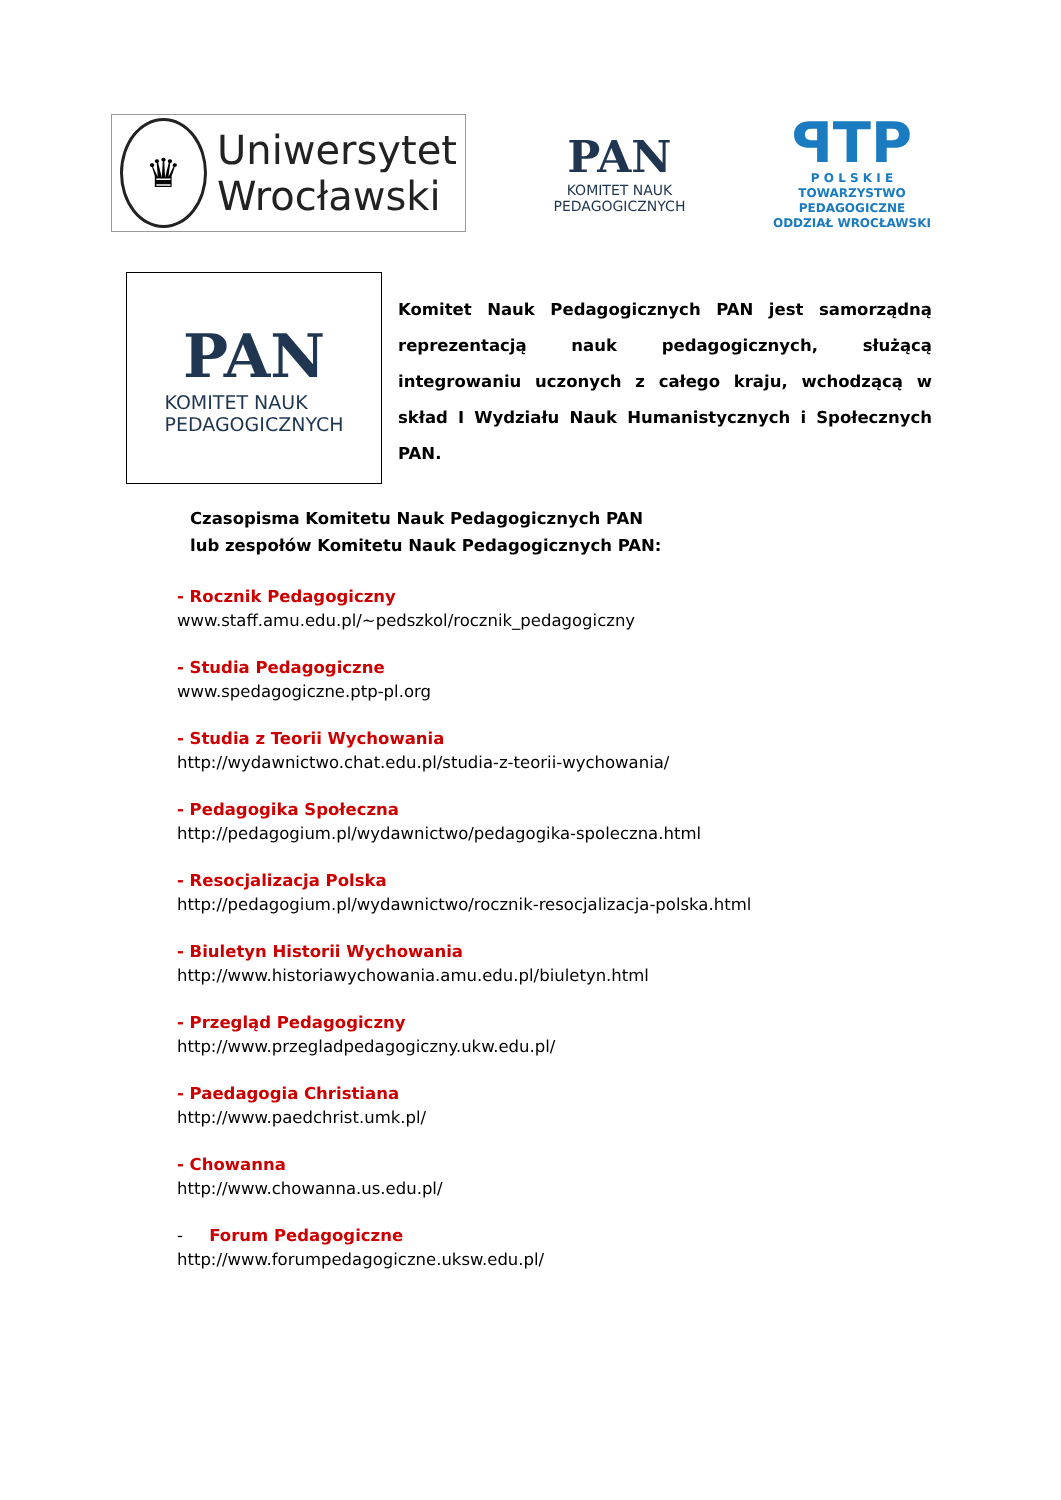♛
Uniwersytet
Wrocławski
PAN
KOMITET NAUK
PEDAGOGICZNYCH
ꟼTP
P O L S K I E
TOWARZYSTWO
PEDAGOGICZNE
ODDZIAŁ WROCŁAWSKI
PAN
KOMITET NAUK
PEDAGOGICZNYCH
Komitet Nauk Pedagogicznych PAN jest samorządną reprezentacją nauk pedagogicznych, służącą integrowaniu uczonych z całego kraju, wchodzącą w skład I Wydziału Nauk Humanistycznych i Społecznych PAN.
Czasopisma Komitetu Nauk Pedagogicznych PAN
lub zespołów Komitetu Nauk Pedagogicznych PAN:
- Rocznik Pedagogiczny
www.staff.amu.edu.pl/~pedszkol/rocznik_pedagogiczny
- Studia Pedagogiczne
www.spedagogiczne.ptp-pl.org
- Studia z Teorii Wychowania
http://wydawnictwo.chat.edu.pl/studia-z-teorii-wychowania/
- Pedagogika Społeczna
http://pedagogium.pl/wydawnictwo/pedagogika-spoleczna.html
- Resocjalizacja Polska
http://pedagogium.pl/wydawnictwo/rocznik-resocjalizacja-polska.html
- Biuletyn Historii Wychowania
http://www.historiawychowania.amu.edu.pl/biuletyn.html
- Przegląd Pedagogiczny
http://www.przegladpedagogiczny.ukw.edu.pl/
- Paedagogia Christiana
http://www.paedchrist.umk.pl/
- Chowanna
http://www.chowanna.us.edu.pl/
- Forum Pedagogiczne
http://www.forumpedagogiczne.uksw.edu.pl/